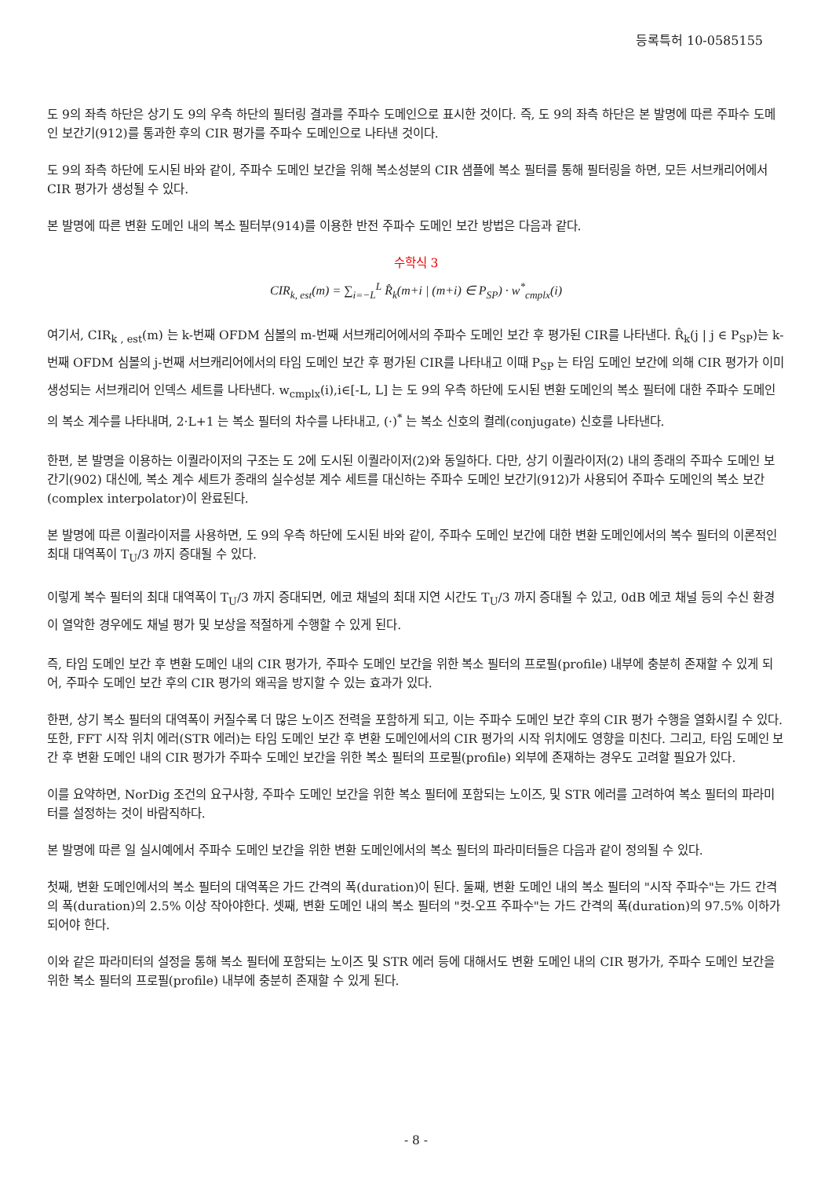등록특허 10-0585155
도 9의 좌측 하단은 상기 도 9의 우측 하단의 필터링 결과를 주파수 도메인으로 표시한 것이다. 즉, 도 9의 좌측 하단은 본 발명에 따른 주파수 도메인 보간기(912)를 통과한 후의 CIR 평가를 주파수 도메인으로 나타낸 것이다.
도 9의 좌측 하단에 도시된 바와 같이, 주파수 도메인 보간을 위해 복소성분의 CIR 샘플에 복소 필터를 통해 필터링을 하면, 모든 서브캐리어에서 CIR 평가가 생성될 수 있다.
본 발명에 따른 변환 도메인 내의 복소 필터부(914)를 이용한 반전 주파수 도메인 보간 방법은 다음과 같다.
수학식 3
CIR<sub>k, est</sub>(m) = ∑<sub>i=−L</sub><sup>L</sup> R̂<sub>k</sub>(m+i | (m+i) ∈ P<sub>SP</sub>) · w<sup>*</sup><sub>cmplx</sub>(i)
여기서, CIR<sub>k , est</sub>(m) 는 k-번째 OFDM 심볼의 m-번째 서브캐리어에서의 주파수 도메인 보간 후 평가된 CIR를 나타낸다. R̂<sub>k</sub>(j | j ∈ P<sub>SP</sub>)는 k-번째 OFDM 심볼의 j-번째 서브캐리어에서의 타임 도메인 보간 후 평가된 CIR를 나타내고 이때 P<sub>SP</sub> 는 타임 도메인 보간에 의해 CIR 평가가 이미 생성되는 서브캐리어 인덱스 세트를 나타낸다. w<sub>cmplx</sub>(i),i∈[-L, L] 는 도 9의 우측 하단에 도시된 변환 도메인의 복소 필터에 대한 주파수 도메인의 복소 계수를 나타내며, 2·L+1 는 복소 필터의 차수를 나타내고, (·)<sup>*</sup> 는 복소 신호의 켤레(conjugate) 신호를 나타낸다.
한편, 본 발명을 이용하는 이퀄라이저의 구조는 도 2에 도시된 이퀄라이저(2)와 동일하다. 다만, 상기 이퀄라이저(2) 내의 종래의 주파수 도메인 보간기(902) 대신에, 복소 계수 세트가 종래의 실수성분 계수 세트를 대신하는 주파수 도메인 보간기(912)가 사용되어 주파수 도메인의 복소 보간(complex interpolator)이 완료된다.
본 발명에 따른 이퀄라이저를 사용하면, 도 9의 우측 하단에 도시된 바와 같이, 주파수 도메인 보간에 대한 변환 도메인에서의 복수 필터의 이론적인 최대 대역폭이 T<sub>U</sub>/3 까지 증대될 수 있다.
이렇게 복수 필터의 최대 대역폭이 T<sub>U</sub>/3 까지 증대되면, 에코 채널의 최대 지연 시간도 T<sub>U</sub>/3 까지 증대될 수 있고, 0dB 에코 채널 등의 수신 환경이 열악한 경우에도 채널 평가 및 보상을 적절하게 수행할 수 있게 된다.
즉, 타임 도메인 보간 후 변환 도메인 내의 CIR 평가가, 주파수 도메인 보간을 위한 복소 필터의 프로필(profile) 내부에 충분히 존재할 수 있게 되어, 주파수 도메인 보간 후의 CIR 평가의 왜곡을 방지할 수 있는 효과가 있다.
한편, 상기 복소 필터의 대역폭이 커질수록 더 많은 노이즈 전력을 포함하게 되고, 이는 주파수 도메인 보간 후의 CIR 평가 수행을 열화시킬 수 있다. 또한, FFT 시작 위치 에러(STR 에러)는 타임 도메인 보간 후 변환 도메인에서의 CIR 평가의 시작 위치에도 영향을 미친다. 그리고, 타임 도메인 보간 후 변환 도메인 내의 CIR 평가가 주파수 도메인 보간을 위한 복소 필터의 프로필(profile) 외부에 존재하는 경우도 고려할 필요가 있다.
이를 요약하면, NorDig 조건의 요구사항, 주파수 도메인 보간을 위한 복소 필터에 포함되는 노이즈, 및 STR 에러를 고려하여 복소 필터의 파라미터를 설정하는 것이 바람직하다.
본 발명에 따른 일 실시예에서 주파수 도메인 보간을 위한 변환 도메인에서의 복소 필터의 파라미터들은 다음과 같이 정의될 수 있다.
첫째, 변환 도메인에서의 복소 필터의 대역폭은 가드 간격의 폭(duration)이 된다. 둘째, 변환 도메인 내의 복소 필터의 "시작 주파수"는 가드 간격의 폭(duration)의 2.5% 이상 작아야한다. 셋째, 변환 도메인 내의 복소 필터의 "컷-오프 주파수"는 가드 간격의 폭(duration)의 97.5% 이하가 되어야 한다.
이와 같은 파라미터의 설정을 통해 복소 필터에 포함되는 노이즈 및 STR 에러 등에 대해서도 변환 도메인 내의 CIR 평가가, 주파수 도메인 보간을 위한 복소 필터의 프로필(profile) 내부에 충분히 존재할 수 있게 된다.
- 8 -